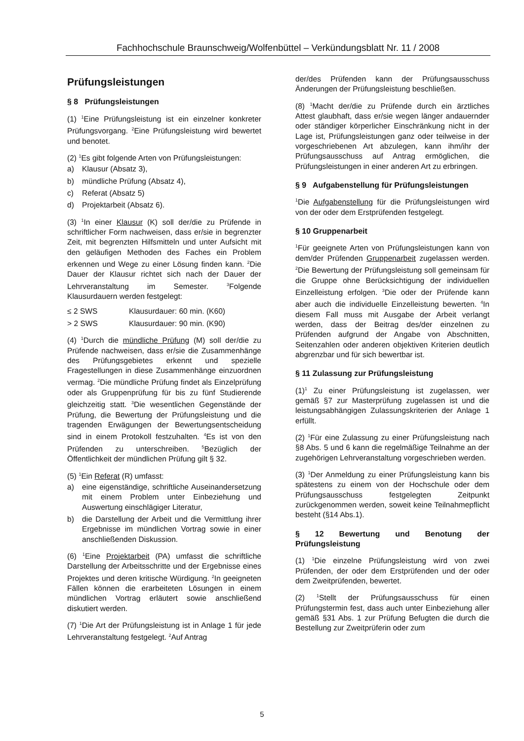Fachhochschule Braunschweig/Wolfenbüttel – Verkündungsblatt Nr. 11 / 2008
Prüfungsleistungen
§ 8 Prüfungsleistungen
(1) <sup>1</sup>Eine Prüfungsleistung ist ein einzelner konkreter Prüfungsvorgang. <sup>2</sup>Eine Prüfungsleistung wird bewertet und benotet.
(2) <sup>1</sup>Es gibt folgende Arten von Prüfungsleistungen:
a) Klausur (Absatz 3),
b) mündliche Prüfung (Absatz 4),
c) Referat (Absatz 5)
d) Projektarbeit (Absatz 6).
(3) <sup>1</sup>In einer Klausur (K) soll der/die zu Prüfende in schriftlicher Form nachweisen, dass er/sie in begrenzter Zeit, mit begrenzten Hilfsmitteln und unter Aufsicht mit den geläufigen Methoden des Faches ein Problem erkennen und Wege zu einer Lösung finden kann. <sup>2</sup>Die Dauer der Klausur richtet sich nach der Dauer der Lehrveranstaltung im Semester. <sup>3</sup>Folgende Klausurdauern werden festgelegt:
≤ 2 SWS Klausurdauer: 60 min. (K60)
> 2 SWS Klausurdauer: 90 min. (K90)
(4) <sup>1</sup>Durch die mündliche Prüfung (M) soll der/die zu Prüfende nachweisen, dass er/sie die Zusammenhänge des Prüfungsgebietes erkennt und spezielle Fragestellungen in diese Zusammenhänge einzuordnen vermag. <sup>2</sup>Die mündliche Prüfung findet als Einzelprüfung oder als Gruppenprüfung für bis zu fünf Studierende gleichzeitig statt. <sup>3</sup>Die wesentlichen Gegenstände der Prüfung, die Bewertung der Prüfungsleistung und die tragenden Erwägungen der Bewertungsentscheidung sind in einem Protokoll festzuhalten. <sup>4</sup>Es ist von den Prüfenden zu unterschreiben. <sup>5</sup>Bezüglich der Öffentlichkeit der mündlichen Prüfung gilt § 32.
(5) <sup>1</sup>Ein Referat (R) umfasst:
a) eine eigenständige, schriftliche Auseinandersetzung mit einem Problem unter Einbeziehung und Auswertung einschlägiger Literatur,
b) die Darstellung der Arbeit und die Vermittlung ihrer Ergebnisse im mündlichen Vortrag sowie in einer anschließenden Diskussion.
(6) <sup>1</sup>Eine Projektarbeit (PA) umfasst die schriftliche Darstellung der Arbeitsschritte und der Ergebnisse eines Projektes und deren kritische Würdigung. <sup>2</sup>In geeigneten Fällen können die erarbeiteten Lösungen in einem mündlichen Vortrag erläutert sowie anschließend diskutiert werden.
(7) <sup>1</sup>Die Art der Prüfungsleistung ist in Anlage 1 für jede Lehrveranstaltung festgelegt. <sup>2</sup>Auf Antrag
der/des Prüfenden kann der Prüfungsausschuss Änderungen der Prüfungsleistung beschließen.
(8) <sup>1</sup>Macht der/die zu Prüfende durch ein ärztliches Attest glaubhaft, dass er/sie wegen länger andauernder oder ständiger körperlicher Einschränkung nicht in der Lage ist, Prüfungsleistungen ganz oder teilweise in der vorgeschriebenen Art abzulegen, kann ihm/ihr der Prüfungsausschuss auf Antrag ermöglichen, die Prüfungsleistungen in einer anderen Art zu erbringen.
§ 9 Aufgabenstellung für Prüfungsleistungen
<sup>1</sup> Die Aufgabenstellung für die Prüfungsleistungen wird von der oder dem Erstprüfenden festgelegt.
§ 10 Gruppenarbeit
<sup>1</sup> Für geeignete Arten von Prüfungsleistungen kann von dem/der Prüfenden Gruppenarbeit zugelassen werden. <sup>2</sup>Die Bewertung der Prüfungsleistung soll gemeinsam für die Gruppe ohne Berücksichtigung der individuellen Einzelleistung erfolgen. <sup>3</sup>Die oder der Prüfende kann aber auch die individuelle Einzelleistung bewerten. <sup>4</sup>In diesem Fall muss mit Ausgabe der Arbeit verlangt werden, dass der Beitrag des/der einzelnen zu Prüfenden aufgrund der Angabe von Abschnitten, Seitenzahlen oder anderen objektiven Kriterien deutlich abgrenzbar und für sich bewertbar ist.
§ 11 Zulassung zur Prüfungsleistung
(1)<sup>1</sup> Zu einer Prüfungsleistung ist zugelassen, wer gemäß §7 zur Masterprüfung zugelassen ist und die leistungsabhängigen Zulassungskriterien der Anlage 1 erfüllt.
(2) <sup>1</sup>Für eine Zulassung zu einer Prüfungsleistung nach §8 Abs. 5 und 6 kann die regelmäßige Teilnahme an der zugehörigen Lehrveranstaltung vorgeschrieben werden.
(3) <sup>1</sup>Der Anmeldung zu einer Prüfungsleistung kann bis spätestens zu einem von der Hochschule oder dem Prüfungsausschuss festgelegten Zeitpunkt zurückgenommen werden, soweit keine Teilnahmepflicht besteht (§14 Abs.1).
§ 12 Bewertung und Benotung der Prüfungsleistung
(1) <sup>1</sup>Die einzelne Prüfungsleistung wird von zwei Prüfenden, der oder dem Erstprüfenden und der oder dem Zweitprüfenden, bewertet.
(2) <sup>1</sup>Stellt der Prüfungsausschuss für einen Prüfungstermin fest, dass auch unter Einbeziehung aller gemäß §31 Abs. 1 zur Prüfung Befugten die durch die Bestellung zur Zweitprüferin oder zum
5